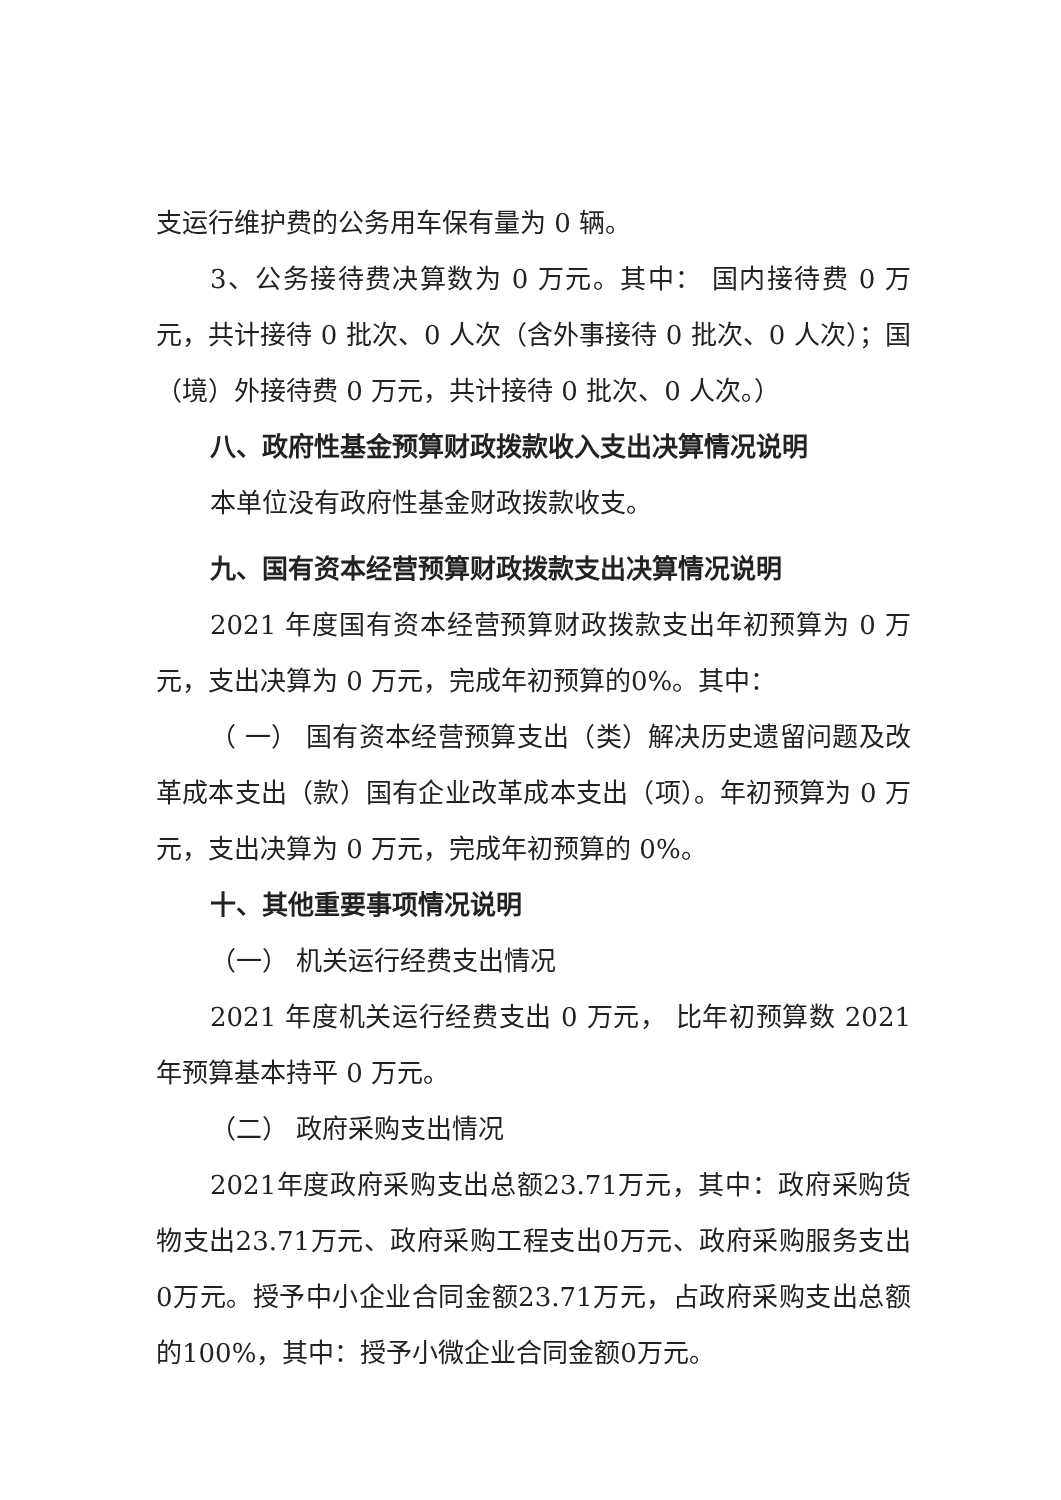支运行维护费的公务用车保有量为 0 辆。
3、公务接待费决算数为 0 万元。其中： 国内接待费 0 万元，共计接待 0 批次、0 人次（含外事接待 0 批次、0 人次）；国（境）外接待费 0 万元，共计接待 0 批次、0 人次。）
八、政府性基金预算财政拨款收入支出决算情况说明
本单位没有政府性基金财政拨款收支。
九、国有资本经营预算财政拨款支出决算情况说明
2021 年度国有资本经营预算财政拨款支出年初预算为 0 万元，支出决算为 0 万元，完成年初预算的0%。其中：
（ 一） 国有资本经营预算支出（类）解决历史遗留问题及改革成本支出（款）国有企业改革成本支出（项）。年初预算为 0 万元，支出决算为 0 万元，完成年初预算的 0%。
十、其他重要事项情况说明
（一） 机关运行经费支出情况
2021 年度机关运行经费支出 0 万元， 比年初预算数 2021 年预算基本持平 0 万元。
（二） 政府采购支出情况
2021年度政府采购支出总额23.71万元，其中：政府采购货物支出23.71万元、政府采购工程支出0万元、政府采购服务支出0万元。授予中小企业合同金额23.71万元，占政府采购支出总额的100%，其中：授予小微企业合同金额0万元。